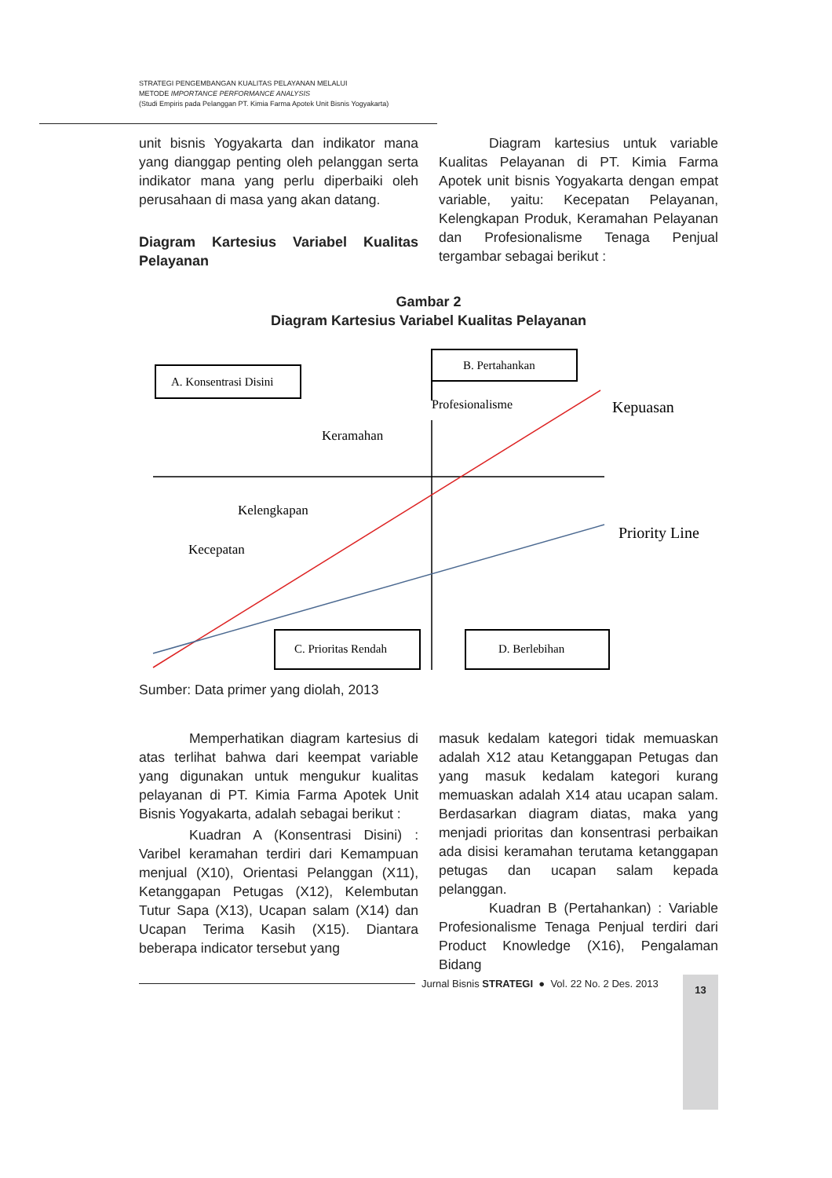STRATEGI PENGEMBANGAN KUALITAS PELAYANAN MELALUI
METODE IMPORTANCE PERFORMANCE ANALYSIS
(Studi Empiris pada Pelanggan PT. Kimia Farma Apotek Unit Bisnis Yogyakarta)
unit bisnis Yogyakarta dan indikator mana yang dianggap penting oleh pelanggan serta indikator mana yang perlu diperbaiki oleh perusahaan di masa yang akan datang.
Diagram Kartesius Variabel Kualitas Pelayanan
Diagram kartesius untuk variable Kualitas Pelayanan di PT. Kimia Farma Apotek unit bisnis Yogyakarta dengan empat variable, yaitu: Kecepatan Pelayanan, Kelengkapan Produk, Keramahan Pelayanan dan Profesionalisme Tenaga Penjual tergambar sebagai berikut :
Gambar 2
Diagram Kartesius Variabel Kualitas Pelayanan
A. Konsentrasi Disini
B. Pertahankan
Profesionalisme
Kepuasan
Keramahan
Kelengkapan
Kecepatan
Priority Line
C. Prioritas Rendah
D. Berlebihan
Sumber: Data primer yang diolah, 2013
Memperhatikan diagram kartesius di atas terlihat bahwa dari keempat variable yang digunakan untuk mengukur kualitas pelayanan di PT. Kimia Farma Apotek Unit Bisnis Yogyakarta, adalah sebagai berikut :
Kuadran A (Konsentrasi Disini) : Varibel keramahan terdiri dari Kemampuan menjual (X10), Orientasi Pelanggan (X11), Ketanggapan Petugas (X12), Kelembutan Tutur Sapa (X13), Ucapan salam (X14) dan Ucapan Terima Kasih (X15). Diantara beberapa indicator tersebut yang
masuk kedalam kategori tidak memuaskan adalah X12 atau Ketanggapan Petugas dan yang masuk kedalam kategori kurang memuaskan adalah X14 atau ucapan salam. Berdasarkan diagram diatas, maka yang menjadi prioritas dan konsentrasi perbaikan ada disisi keramahan terutama ketanggapan petugas dan ucapan salam kepada pelanggan.
Kuadran B (Pertahankan) : Variable Profesionalisme Tenaga Penjual terdiri dari Product Knowledge (X16), Pengalaman Bidang
Jurnal Bisnis STRATEGI ● Vol. 22 No. 2 Des. 2013 13